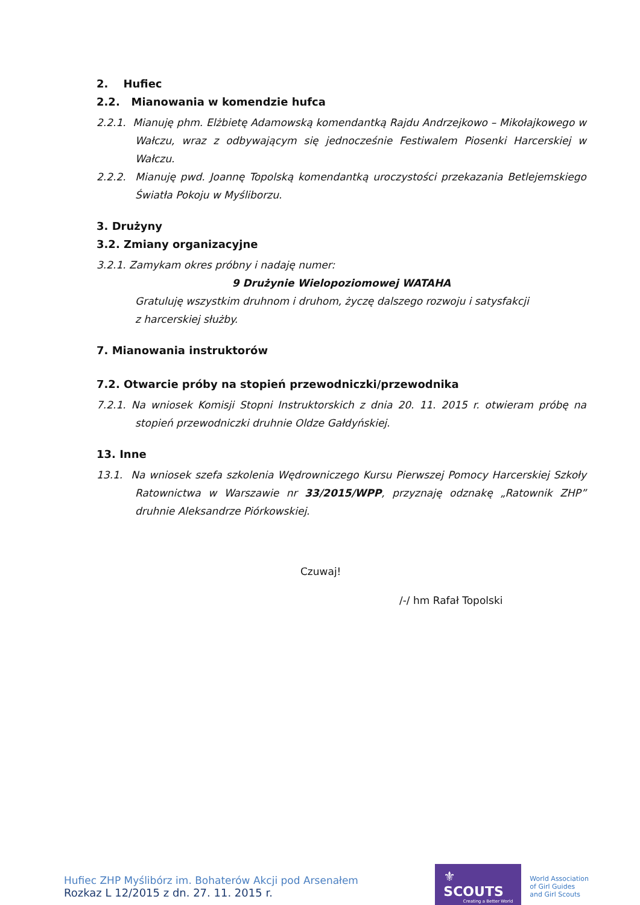2. Hufiec
2.2. Mianowania w komendzie hufca
2.2.1. Mianuję phm. Elżbietę Adamowską komendantką Rajdu Andrzejkowo – Mikołajkowego w Wałczu, wraz z odbywającym się jednocześnie Festiwalem Piosenki Harcerskiej w Wałczu.
2.2.2. Mianuję pwd. Joannę Topolską komendantką uroczystości przekazania Betlejemskiego Światła Pokoju w Myśliborzu.
3. Drużyny
3.2. Zmiany organizacyjne
3.2.1. Zamykam okres próbny i nadaję numer:
9 Drużynie Wielopoziomowej WATAHA
Gratuluję wszystkim druhnom i druhom, życzę dalszego rozwoju i satysfakcji
z harcerskiej służby.
7. Mianowania instruktorów
7.2. Otwarcie próby na stopień przewodniczki/przewodnika
7.2.1. Na wniosek Komisji Stopni Instruktorskich z dnia 20. 11. 2015 r. otwieram próbę na stopień przewodniczki druhnie Oldze Gałdyńskiej.
13. Inne
13.1. Na wniosek szefa szkolenia Wędrowniczego Kursu Pierwszej Pomocy Harcerskiej Szkoły Ratownictwa w Warszawie nr 33/2015/WPP, przyznaję odznakę „Ratownik ZHP” druhnie Aleksandrze Piórkowskiej.
Czuwaj!
/-/ hm Rafał Topolski
Hufiec ZHP Myślibórz im. Bohaterów Akcji pod Arsenałem
Rozkaz L 12/2015 z dn. 27. 11. 2015 r.
⚜ SCOUTS
Creating a Better World
World Association
of Girl Guides
and Girl Scouts